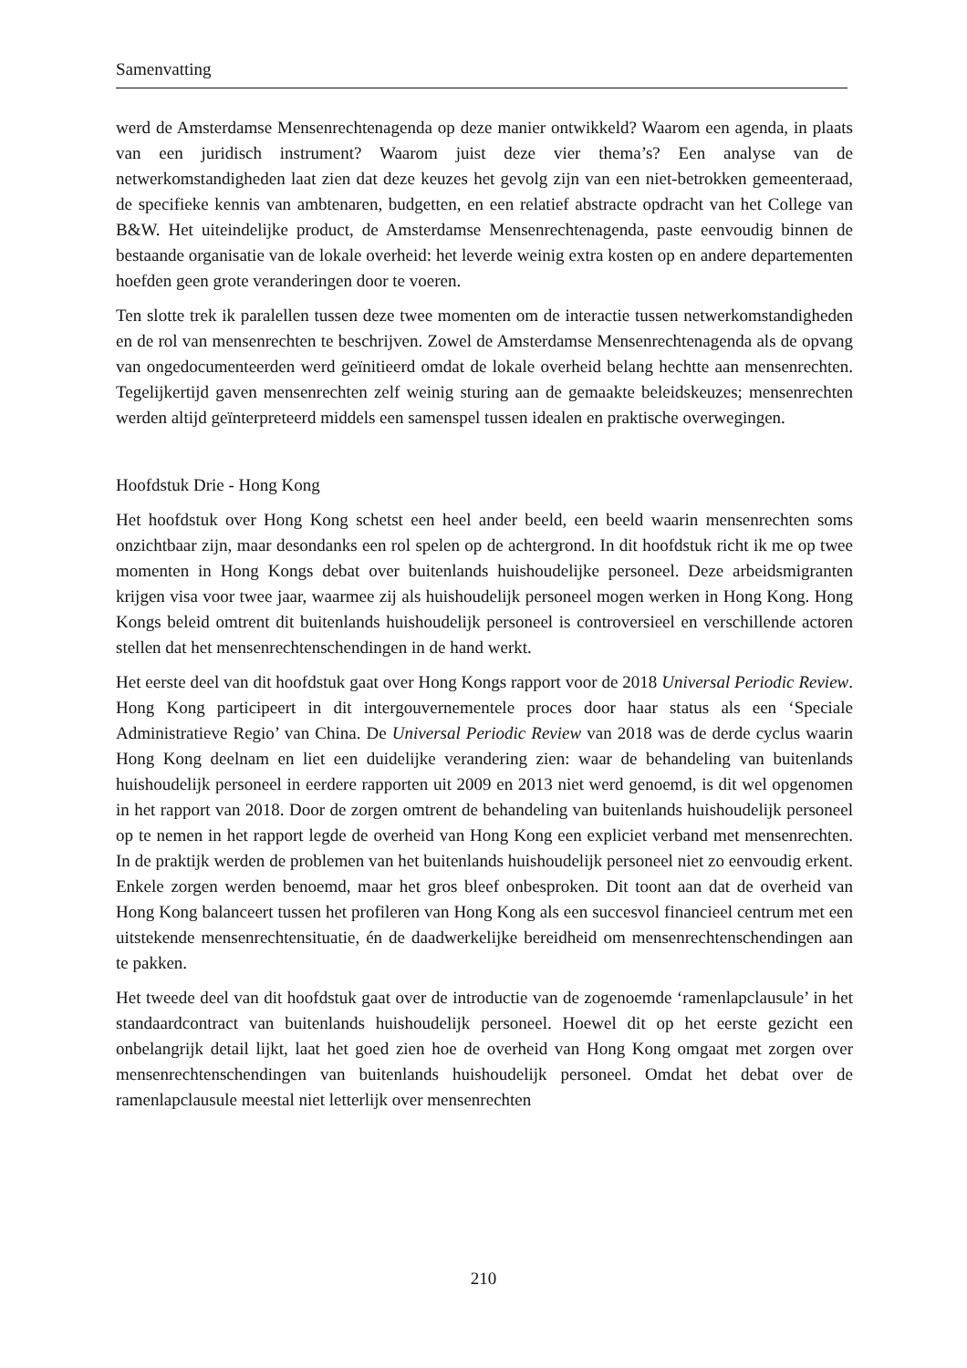Samenvatting
werd de Amsterdamse Mensenrechtenagenda op deze manier ontwikkeld? Waarom een agenda, in plaats van een juridisch instrument? Waarom juist deze vier thema’s? Een analyse van de netwerkomstandigheden laat zien dat deze keuzes het gevolg zijn van een niet-betrokken gemeenteraad, de specifieke kennis van ambtenaren, budgetten, en een relatief abstracte opdracht van het College van B&W. Het uiteindelijke product, de Amsterdamse Mensenrechtenagenda, paste eenvoudig binnen de bestaande organisatie van de lokale overheid: het leverde weinig extra kosten op en andere departementen hoefden geen grote veranderingen door te voeren.
Ten slotte trek ik paralellen tussen deze twee momenten om de interactie tussen netwerkomstandigheden en de rol van mensenrechten te beschrijven. Zowel de Amsterdamse Mensenrechtenagenda als de opvang van ongedocumenteerden werd geïnitieerd omdat de lokale overheid belang hechtte aan mensenrechten. Tegelijkertijd gaven mensenrechten zelf weinig sturing aan de gemaakte beleidskeuzes; mensenrechten werden altijd geïnterpreteerd middels een samenspel tussen idealen en praktische overwegingen.
Hoofdstuk Drie - Hong Kong
Het hoofdstuk over Hong Kong schetst een heel ander beeld, een beeld waarin mensenrechten soms onzichtbaar zijn, maar desondanks een rol spelen op de achtergrond. In dit hoofdstuk richt ik me op twee momenten in Hong Kongs debat over buitenlands huishoudelijke personeel. Deze arbeidsmigranten krijgen visa voor twee jaar, waarmee zij als huishoudelijk personeel mogen werken in Hong Kong. Hong Kongs beleid omtrent dit buitenlands huishoudelijk personeel is controversieel en verschillende actoren stellen dat het mensenrechtenschendingen in de hand werkt.
Het eerste deel van dit hoofdstuk gaat over Hong Kongs rapport voor de 2018 Universal Periodic Review. Hong Kong participeert in dit intergouvernementele proces door haar status als een ‘Speciale Administratieve Regio’ van China. De Universal Periodic Review van 2018 was de derde cyclus waarin Hong Kong deelnam en liet een duidelijke verandering zien: waar de behandeling van buitenlands huishoudelijk personeel in eerdere rapporten uit 2009 en 2013 niet werd genoemd, is dit wel opgenomen in het rapport van 2018. Door de zorgen omtrent de behandeling van buitenlands huishoudelijk personeel op te nemen in het rapport legde de overheid van Hong Kong een expliciet verband met mensenrechten. In de praktijk werden de problemen van het buitenlands huishoudelijk personeel niet zo eenvoudig erkent. Enkele zorgen werden benoemd, maar het gros bleef onbesproken. Dit toont aan dat de overheid van Hong Kong balanceert tussen het profileren van Hong Kong als een succesvol financieel centrum met een uitstekende mensenrechtensituatie, én de daadwerkelijke bereidheid om mensenrechtenschendingen aan te pakken.
Het tweede deel van dit hoofdstuk gaat over de introductie van de zogenoemde ‘ramenlapclausule’ in het standaardcontract van buitenlands huishoudelijk personeel. Hoewel dit op het eerste gezicht een onbelangrijk detail lijkt, laat het goed zien hoe de overheid van Hong Kong omgaat met zorgen over mensenrechtenschendingen van buitenlands huishoudelijk personeel. Omdat het debat over de ramenlapclausule meestal niet letterlijk over mensenrechten
210